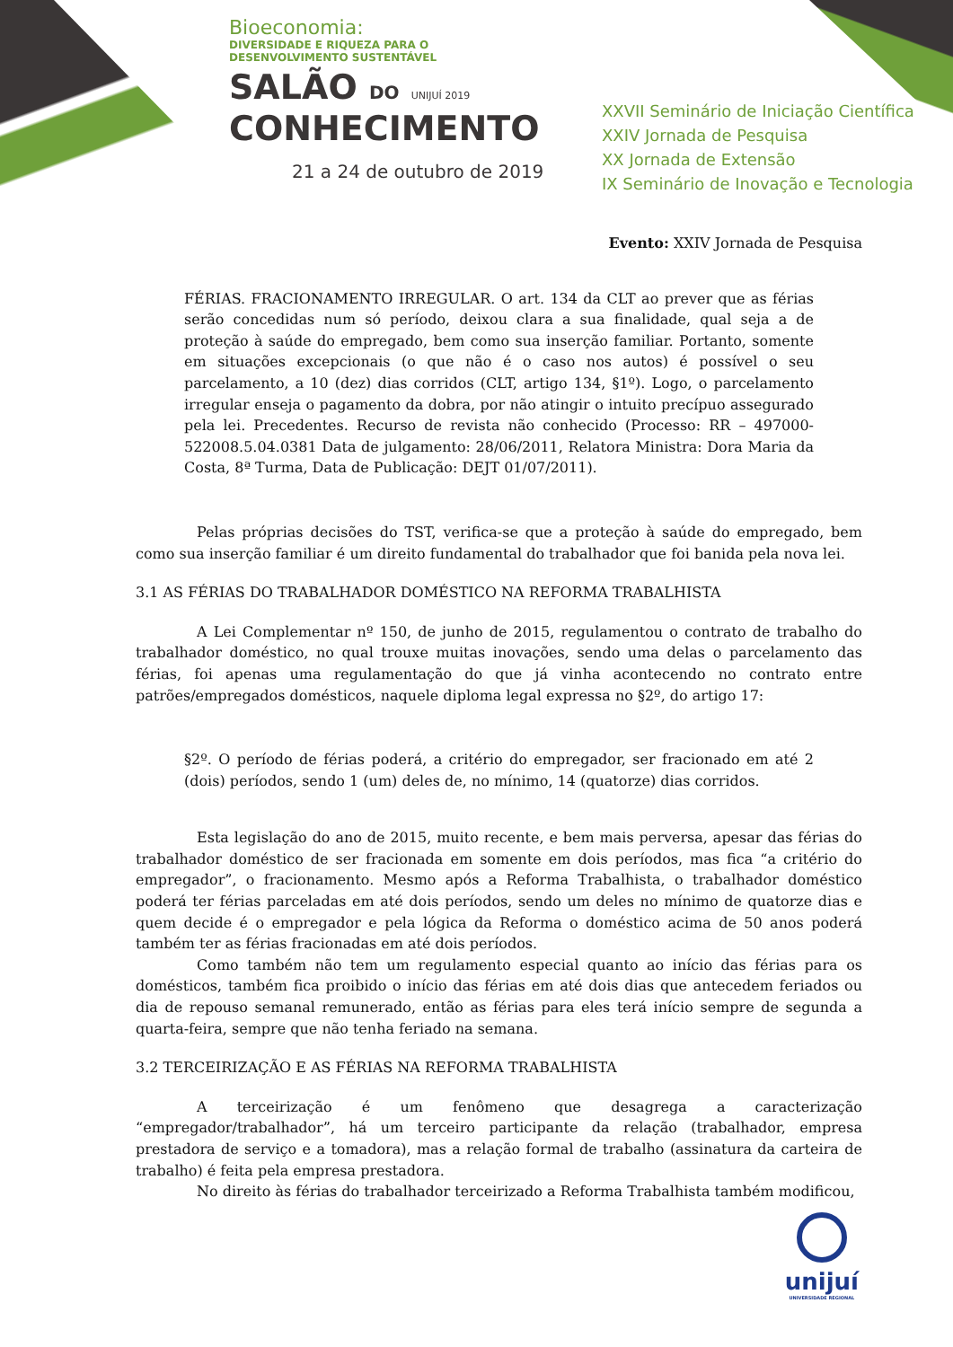Bioeconomia:
DIVERSIDADE E RIQUEZA PARA O
DESENVOLVIMENTO SUSTENTÁVEL
SALÃO DO UNIJUÍ 2019
CONHECIMENTO
21 a 24 de outubro de 2019
XXVII Seminário de Iniciação Científica
XXIV Jornada de Pesquisa
XX Jornada de Extensão
IX Seminário de Inovação e Tecnologia
Evento: XXIV Jornada de Pesquisa
FÉRIAS. FRACIONAMENTO IRREGULAR. O art. 134 da CLT ao prever que as férias serão concedidas num só período, deixou clara a sua finalidade, qual seja a de proteção à saúde do empregado, bem como sua inserção familiar. Portanto, somente em situações excepcionais (o que não é o caso nos autos) é possível o seu parcelamento, a 10 (dez) dias corridos (CLT, artigo 134, §1º). Logo, o parcelamento irregular enseja o pagamento da dobra, por não atingir o intuito precípuo assegurado pela lei. Precedentes. Recurso de revista não conhecido (Processo: RR – 497000-522008.5.04.0381 Data de julgamento: 28/06/2011, Relatora Ministra: Dora Maria da Costa, 8ª Turma, Data de Publicação: DEJT 01/07/2011).
Pelas próprias decisões do TST, verifica-se que a proteção à saúde do empregado, bem como sua inserção familiar é um direito fundamental do trabalhador que foi banida pela nova lei.
3.1 AS FÉRIAS DO TRABALHADOR DOMÉSTICO NA REFORMA TRABALHISTA
A Lei Complementar nº 150, de junho de 2015, regulamentou o contrato de trabalho do trabalhador doméstico, no qual trouxe muitas inovações, sendo uma delas o parcelamento das férias, foi apenas uma regulamentação do que já vinha acontecendo no contrato entre patrões/empregados domésticos, naquele diploma legal expressa no §2º, do artigo 17:
§2º. O período de férias poderá, a critério do empregador, ser fracionado em até 2 (dois) períodos, sendo 1 (um) deles de, no mínimo, 14 (quatorze) dias corridos.
Esta legislação do ano de 2015, muito recente, e bem mais perversa, apesar das férias do trabalhador doméstico de ser fracionada em somente em dois períodos, mas fica “a critério do empregador”, o fracionamento. Mesmo após a Reforma Trabalhista, o trabalhador doméstico poderá ter férias parceladas em até dois períodos, sendo um deles no mínimo de quatorze dias e quem decide é o empregador e pela lógica da Reforma o doméstico acima de 50 anos poderá também ter as férias fracionadas em até dois períodos.
Como também não tem um regulamento especial quanto ao início das férias para os domésticos, também fica proibido o início das férias em até dois dias que antecedem feriados ou dia de repouso semanal remunerado, então as férias para eles terá início sempre de segunda a quarta-feira, sempre que não tenha feriado na semana.
3.2 TERCEIRIZAÇÃO E AS FÉRIAS NA REFORMA TRABALHISTA
A terceirização é um fenômeno que desagrega a caracterização “empregador/trabalhador”, há um terceiro participante da relação (trabalhador, empresa prestadora de serviço e a tomadora), mas a relação formal de trabalho (assinatura da carteira de trabalho) é feita pela empresa prestadora.
No direito às férias do trabalhador terceirizado a Reforma Trabalhista também modificou,
unijuí
UNIVERSIDADE REGIONAL